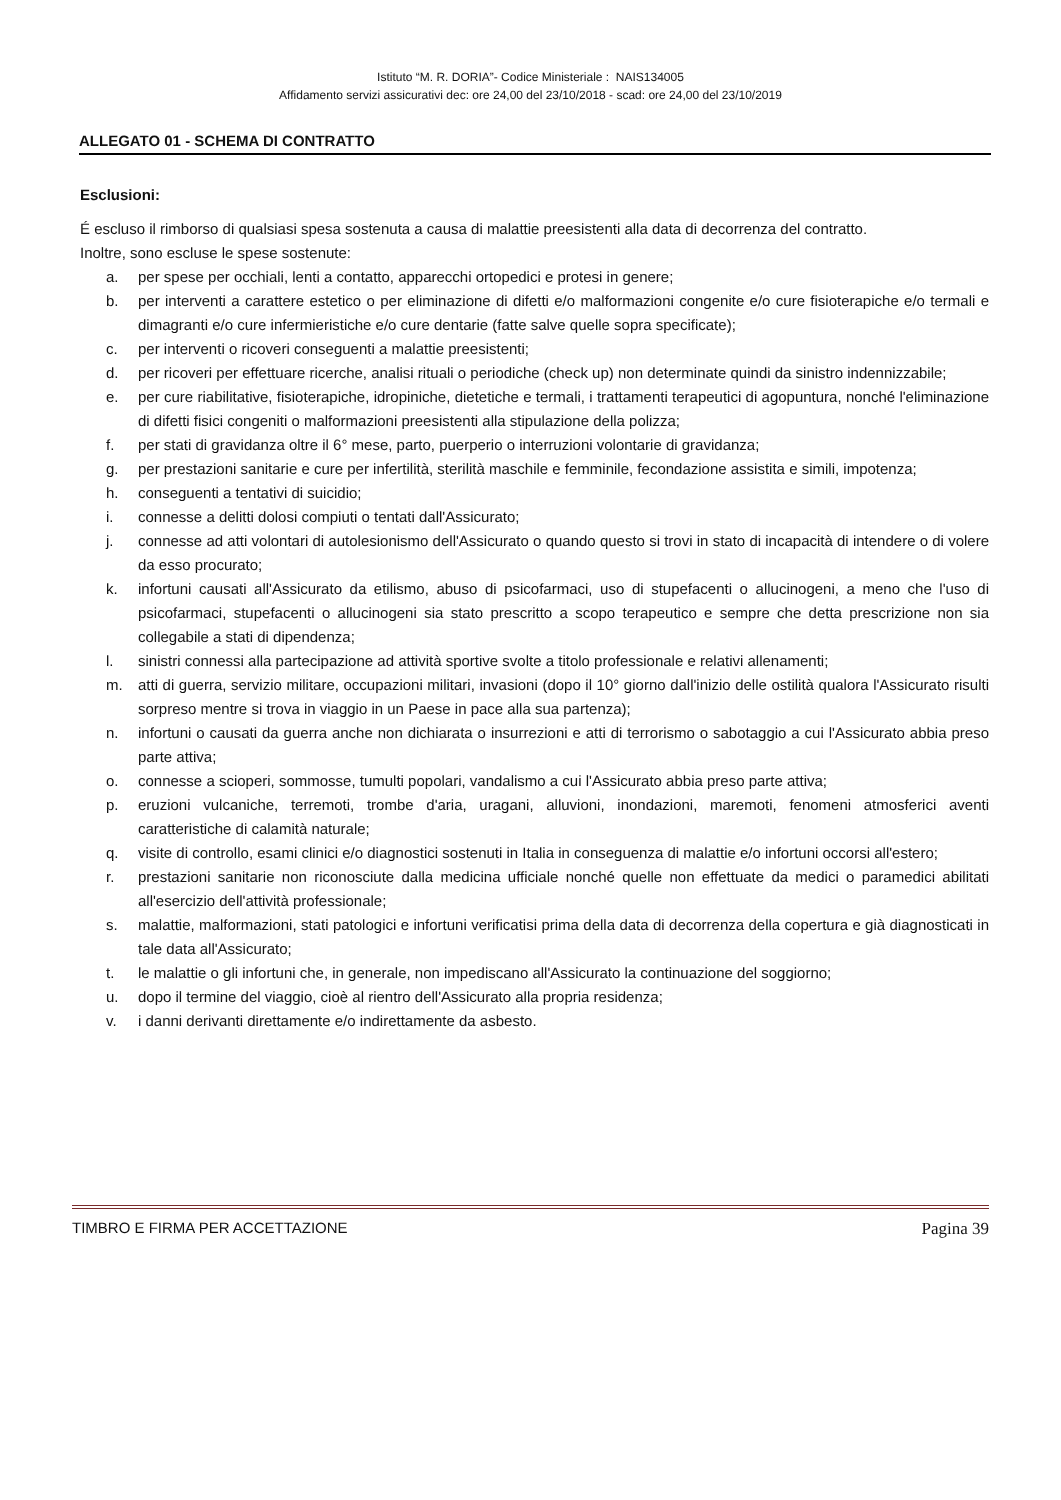Istituto “M. R. DORIA”- Codice Ministeriale : NAIS134005
Affidamento servizi assicurativi dec: ore 24,00 del 23/10/2018 - scad: ore 24,00 del 23/10/2019
ALLEGATO 01 - SCHEMA DI CONTRATTO
Esclusioni:
É escluso il rimborso di qualsiasi spesa sostenuta a causa di malattie preesistenti alla data di decorrenza del contratto.
Inoltre, sono escluse le spese sostenute:
a. per spese per occhiali, lenti a contatto, apparecchi ortopedici e protesi in genere;
b. per interventi a carattere estetico o per eliminazione di difetti e/o malformazioni congenite e/o cure fisioterapiche e/o termali e dimagranti e/o cure infermieristiche e/o cure dentarie (fatte salve quelle sopra specificate);
c. per interventi o ricoveri conseguenti a malattie preesistenti;
d. per ricoveri per effettuare ricerche, analisi rituali o periodiche (check up) non determinate quindi da sinistro indennizzabile;
e. per cure riabilitative, fisioterapiche, idropiniche, dietetiche e termali, i trattamenti terapeutici di agopuntura, nonché l'eliminazione di difetti fisici congeniti o malformazioni preesistenti alla stipulazione della polizza;
f. per stati di gravidanza oltre il 6° mese, parto, puerperio o interruzioni volontarie di gravidanza;
g. per prestazioni sanitarie e cure per infertilità, sterilità maschile e femminile, fecondazione assistita e simili, impotenza;
h. conseguenti a tentativi di suicidio;
i. connesse a delitti dolosi compiuti o tentati dall'Assicurato;
j. connesse ad atti volontari di autolesionismo dell'Assicurato o quando questo si trovi in stato di incapacità di intendere o di volere da esso procurato;
k. infortuni causati all'Assicurato da etilismo, abuso di psicofarmaci, uso di stupefacenti o allucinogeni, a meno che l'uso di psicofarmaci, stupefacenti o allucinogeni sia stato prescritto a scopo terapeutico e sempre che detta prescrizione non sia collegabile a stati di dipendenza;
l. sinistri connessi alla partecipazione ad attività sportive svolte a titolo professionale e relativi allenamenti;
m. atti di guerra, servizio militare, occupazioni militari, invasioni (dopo il 10° giorno dall'inizio delle ostilità qualora l'Assicurato risulti sorpreso mentre si trova in viaggio in un Paese in pace alla sua partenza);
n. infortuni o causati da guerra anche non dichiarata o insurrezioni e atti di terrorismo o sabotaggio a cui l'Assicurato abbia preso parte attiva;
o. connesse a scioperi, sommosse, tumulti popolari, vandalismo a cui l'Assicurato abbia preso parte attiva;
p. eruzioni vulcaniche, terremoti, trombe d'aria, uragani, alluvioni, inondazioni, maremoti, fenomeni atmosferici aventi caratteristiche di calamità naturale;
q. visite di controllo, esami clinici e/o diagnostici sostenuti in Italia in conseguenza di malattie e/o infortuni occorsi all'estero;
r. prestazioni sanitarie non riconosciute dalla medicina ufficiale nonché quelle non effettuate da medici o paramedici abilitati all'esercizio dell'attività professionale;
s. malattie, malformazioni, stati patologici e infortuni verificatisi prima della data di decorrenza della copertura e già diagnosticati in tale data all'Assicurato;
t. le malattie o gli infortuni che, in generale, non impediscano all'Assicurato la continuazione del soggiorno;
u. dopo il termine del viaggio, cioè al rientro dell'Assicurato alla propria residenza;
v. i danni derivanti direttamente e/o indirettamente da asbesto.
TIMBRO E FIRMA PER ACCETTAZIONE Pagina 39